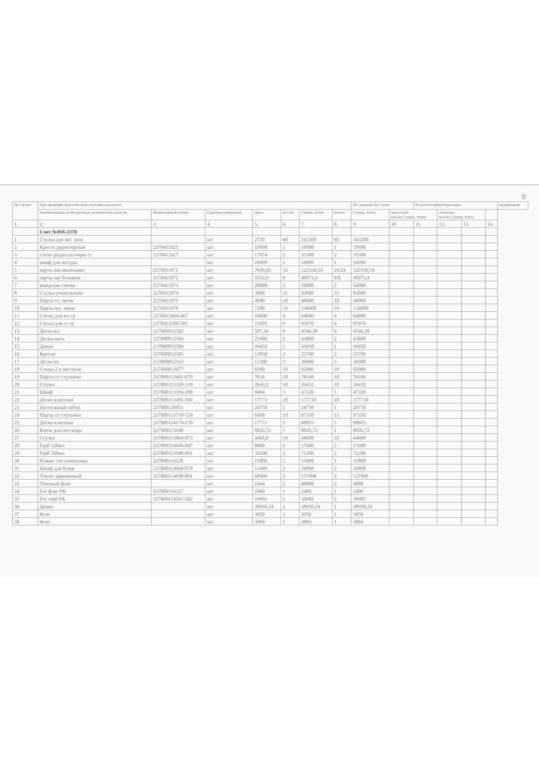9
| № строки | При проверке фактического наличия оказалось | | | | | | | По данным бух счета | | Результат инвентаризации | | | | примечание |
| --- | --- | --- | --- | --- | --- | --- | --- | --- | --- | --- | --- | --- | --- | --- |
| | Наименование долгосрочных активов или запасов | Инвентарный номер | Единица измерения | Цена | кол-во | Сумма, тенге | кол-во | Сумма, тенге | недостачи кол-во Сумма, тенге | | излишки кол-во Сумма, тенге | | | |
| 1. | 2. | 3. | 4. | 5. | 6. | 7. | 8. | 9. | 10 | 11. | 12. | 13. | 14. | |
| | Счет №016-2370 | | | | | | | | | | | | | |
| 1 | Стулья для акт. зала | | шт | 2720 | 60 | 163200 | 60 | 163200 | | | | | | |
| 2 | Кресло директорское | 2370411925 | шт | 19998 | 1 | 19998 | 1 | 19998 | | | | | | |
| 3 | столы раздел.из нерж ст | 2370412417 | шт | 17654 | 2 | 35308 | 2 | 35308 | | | | | | |
| 4 | шкаф для посуды | | шт | 16999 | 1 | 16999 | 1 | 16999 | | | | | | |
| 5 | парты шк маленькие | 2370411971 | шт | 7645,65 | 16 | 122330,54 | 16/24 | 122330,54 | | | | | | |
| 6 | парты шк большие | 2370411972 | шт | 5552,6 | 9 | 49973,4 | 9/9 | 49973,4 | | | | | | |
| 7 | шведская стенка | 2370411973 | шт | 28000 | 2 | 56000 | 2 | 56000 | | | | | | |
| 8 | Стулья учительские | 2370411974 | шт | 3000 | 31 | 93000 | 31 | 93000 | | | | | | |
| 9 | Парты ст. звена | 2370411975 | шт | 4800 | 10 | 48000 | 10 | 48000 | | | | | | |
| 10 | Парты мл. звена | 2370411976 | шт | 7200 | 19 | 136800 | 19 | 136800 | | | | | | |
| 11 | Столы для мл гр | 2370412464-467 | шт | 16000 | 4 | 64000 | 4 | 64000 | | | | | | |
| 12 | Столы для ст гр | 2370412500-505 | шт | 15995 | 6 | 95970 | 6 | 95970 | | | | | | |
| 13 | Доска кл. | 237000012582 | шт | 507,36 | 9 | 4566,28 | 9 | 4566,28 | | | | | | |
| 14 | Доска магн | 237000012583 | шт | 21900 | 2 | 43800 | 2 | 43800 | | | | | | |
| 15 | Диван | 237000012584 | шт | 44450 | 1 | 44450 | 1 | 44450 | | | | | | |
| 16 | Кресло | 237000012585 | шт | 12850 | 2 | 25700 | 2 | 25700 | | | | | | |
| 17 | Доска ка | 237000012532 | шт | 12300 | 3 | 36900 | 3 | 36900 | | | | | | |
| 18 | Столы 2-х местные | 237000012677 | шт | 9200 | 10 | 92000 | 10 | 92000 | | | | | | |
| 19 | Парты со стульями | 237000112661-670 | шт | 7616 | 10 | 76160 | 10 | 76160 | | | | | | |
| 20 | Стулья | 237000113310-319 | шт | 2643,2 | 10 | 26432 | 10 | 26432 | | | | | | |
| 21 | Шкаф | 237000113184-188 | шт | 9464 | 5 | 47320 | 5 | 47320 | | | | | | |
| 22 | Доска классная | 237000113495-504 | шт | 17771 | 10 | 177710 | 10 | 177710 | | | | | | |
| 23 | Настольный набор | 237000130951 | шт | 24750 | 1 | 24750 | 1 | 24750 | | | | | | |
| 24 | Парты со стульями | 237000113710-724 | шт | 6490 | 15 | 97350 | 15 | 97350 | | | | | | |
| 25 | Доска классная | 237000114174-176 | шт | 17771 | 5 | 88855 | 5 | 88855 | | | | | | |
| 26 | Бачок для пит воды | 237000113648 | шт | 8826,72 | 1 | 8826,72 | 1 | 8826,72 | | | | | | |
| 27 | Стулья | 237000113864-873 | шт | 4468,8 | 10 | 44688 | 10 | 44688 | | | | | | |
| 28 | Герб 120мл | 237000114046-047 | шт | 8800 | 2 | 17600 | 2 | 17600 | | | | | | |
| 29 | Герб 500мл | 237000113990-991 | шт | 35600 | 2 | 71200 | 2 | 71200 | | | | | | |
| 30 | Плакат гос символика | 237000114128 | шт | 15800 | 1 | 15800 | 1 | 15800 | | | | | | |
| 31 | Шкаф для бумаг | 237000114069-070 | шт | 13449 | 2 | 26898 | 2 | 26898 | | | | | | |
| 32 | Туалет деревянный | 237000114090-091 | шт | 68999 | 2 | 137998 | 2 | 137998 | | | | | | |
| 33 | Уличный флаг | | шт | 2444 | 2 | 48888 | 2 | 4888 | | | | | | |
| 34 | Гос флаг РК | 237000114227 | шт | 2400 | 1 | 2400 | 1 | 2400 | | | | | | |
| 35 | Гос герб РК | 237000114261-262 | шт | 19991 | 2 | 39982 | 2 | 39982 | | | | | | |
| 36 | Диван | | шт | 38950,24 | 1 | 38950,24 | 1 | 38950,24 | | | | | | |
| 37 | Флаг | | шт | 3950 | 1 | 3950 | 1 | 3950 | | | | | | |
| 38 | Флаг | | шт | 3884 | 1 | 3884 | 1 | 3884 | | | | | | |